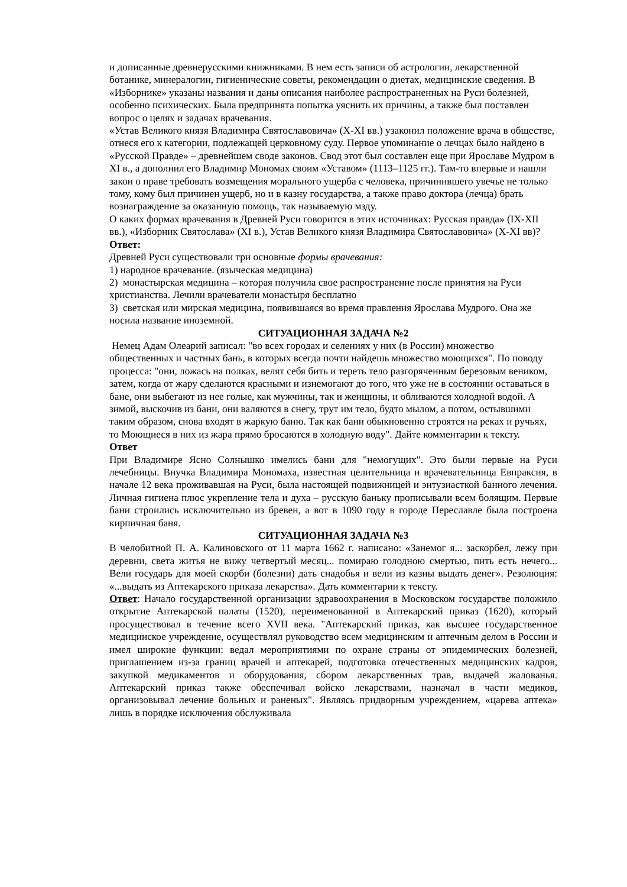и дописанные древнерусскими книжниками. В нем есть записи об астрологии, лекарственной ботанике, минералогии, гигиенические советы, рекомендации о диетах, медицинские сведения. В «Изборнике» указаны названия и даны описания наиболее распространенных на Руси болезней, особенно психических. Была предпринята попытка уяснить их причины, а также был поставлен вопрос о целях и задачах врачевания.
«Устав Великого князя Владимира Святославовича» (X-XI вв.) узаконил положение врача в обществе, отнеся его к категории, подлежащей церковному суду. Первое упоминание о лечцах было найдено в «Русской Правде» – древнейшем своде законов. Свод этот был составлен еще при Ярославе Мудром в XI в., а дополнил его Владимир Мономах своим «Уставом» (1113–1125 гг.). Там-то впервые и нашли закон о праве требовать возмещения морального ущерба с человека, причинившего увечье не только тому, кому был причинен ущерб, но и в казну государства, а также право доктора (лечца) брать вознаграждение за оказанную помощь, так называемую мзду.
О каких формах врачевания в Древней Руси говорится в этих источниках: Русская правда» (IX-XII вв.), «Изборник Святослава» (XI в.), Устав Великого князя Владимира Святославовича» (X-XI вв)?
Ответ:
Древней Руси существовали три основные формы врачевания:
1) народное врачевание. (языческая медицина)
2) монастырская медицина – которая получила свое распространение после принятия на Руси христианства. Лечили врачеватели монастыря бесплатно
3) светская или мирская медицина, появившаяся во время правления Ярослава Мудрого. Она же носила название иноземной.
СИТУАЦИОННАЯ ЗАДАЧА №2
Немец Адам Олеарий записал: "во всех городах и селениях у них (в России) множество общественных и частных бань, в которых всегда почти найдешь множество моющихся". По поводу процесса: "они, ложась на полках, велят себя бить и тереть тело разгоряченным березовым веником, затем, когда от жару сделаются красными и изнемогают до того, что уже не в состоянии оставаться в бане, они выбегают из нее голые, как мужчины, так и женщины, и обливаются холодной водой. А зимой, выскочив из бани, они валяются в снегу, трут им тело, будто мылом, а потом, остывшими таким образом, снова входят в жаркую баню. Так как бани обыкновенно строятся на реках и ручьях, то Моющиеся в них из жара прямо бросаются в холодную воду". Дайте комментарии к тексту.
Ответ
При Владимире Ясно Солнышко имелись бани для "немогущих". Это были первые на Руси лечебницы. Внучка Владимира Мономаха, известная целительница и врачевательница Евпраксия, в начале 12 века проживавшая на Руси, была настоящей подвижницей и энтузиасткой банного лечения. Личная гигиена плюс укрепление тела и духа – русскую баньку прописывали всем болящим. Первые бани строились исключительно из бревен, а вот в 1090 году в городе Переславле была построена кирпичная баня.
СИТУАЦИОННАЯ ЗАДАЧА №3
В челобитной П. А. Калиновского от 11 марта 1662 г. написано: «Занемог я... заскорбел, лежу при деревни, света житья не вижу четвертый месяц... помираю голодною смертью, пить есть нечего... Вели государь для моей скорби (болезни) дать снадобья и вели из казны выдать денег». Резолюция: «...выдать из Аптекарского приказа лекарства». Дать комментарии к тексту.
Ответ: Начало государственной организации здравоохранения в Московском государстве положило открытие Аптекарской палаты (1520), переименованной в Аптекарский приказ (1620), который просуществовал в течение всего XVII века. "Аптекарский приказ, как высшее государственное медицинское учреждение, осуществлял руководство всем медицинским и аптечным делом в России и имел широкие функции: ведал мероприятиями по охране страны от эпидемических болезней, приглашением из-за границ врачей и аптекарей, подготовка отечественных медицинских кадров, закупкой медикаментов и оборудования, сбором лекарственных трав, выдачей жалованья. Аптекарский приказ также обеспечивал войско лекарствами, назначал в части медиков, организовывал лечение больных и раненых". Являясь придворным учреждением, «царева аптека» лишь в порядке исключения обслуживала